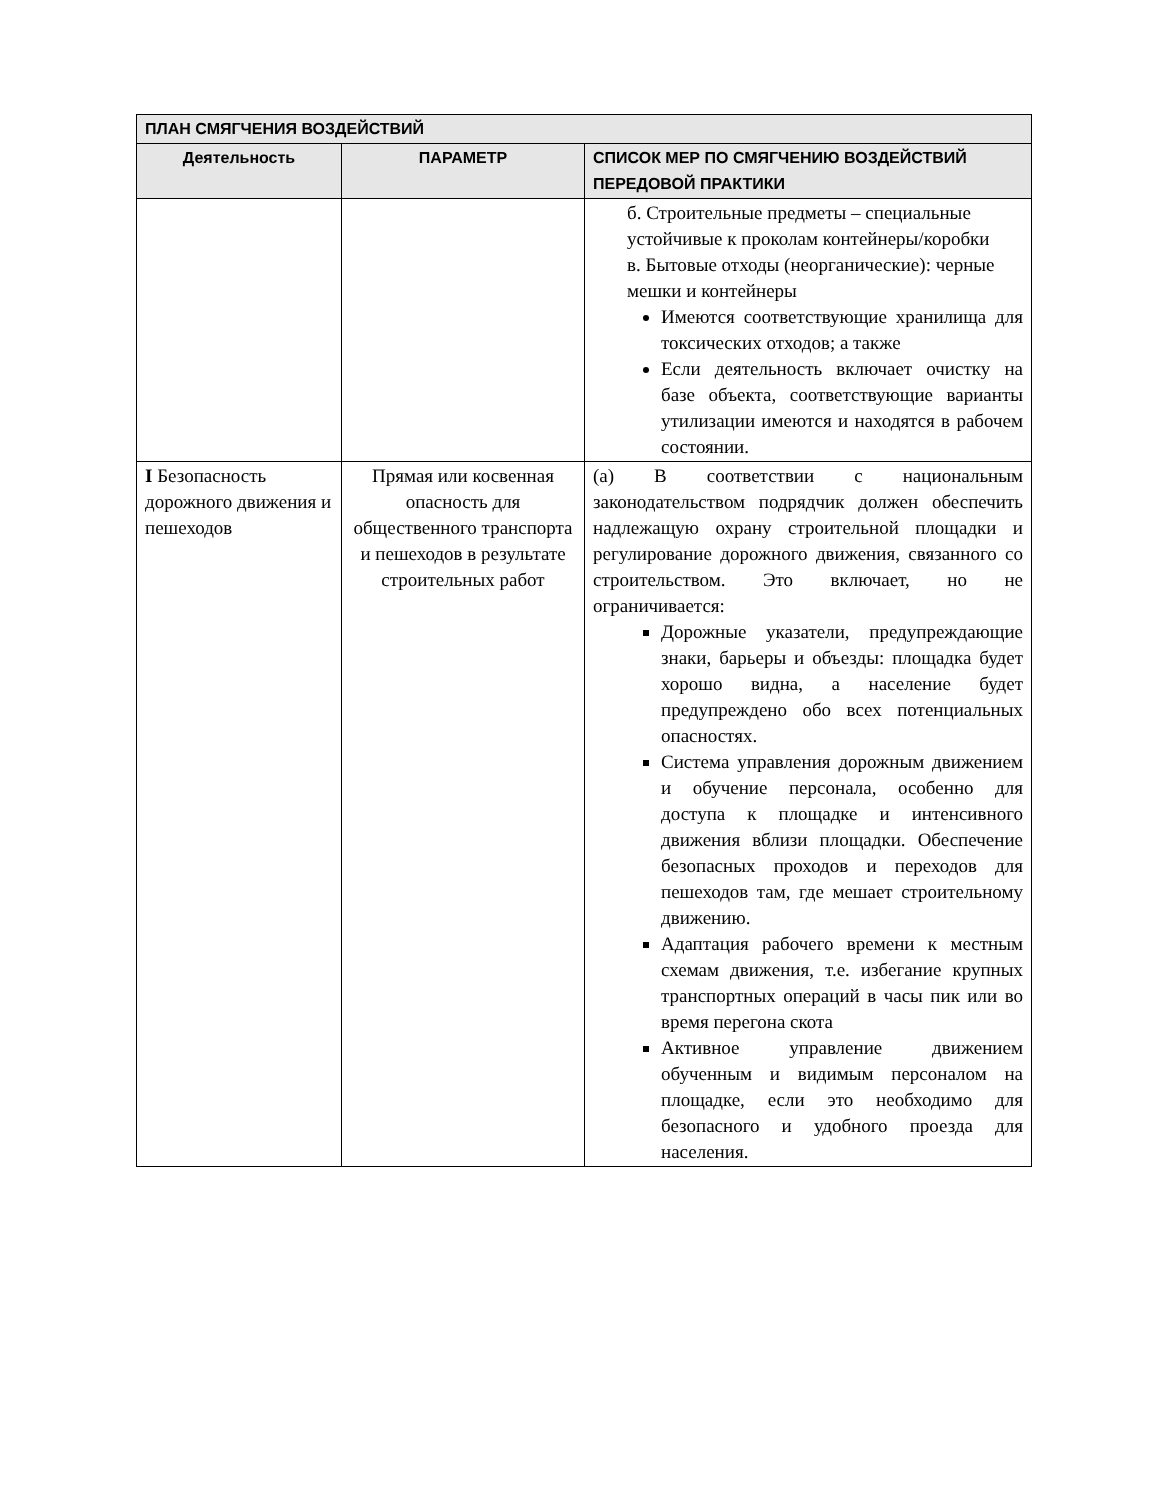| ПЛАН СМЯГЧЕНИЯ ВОЗДЕЙСТВИЙ | | |
| --- | --- | --- |
| Деятельность | ПАРАМЕТР | СПИСОК МЕР ПО СМЯГЧЕНИЮ ВОЗДЕЙСТВИЙ ПЕРЕДОВОЙ ПРАКТИКИ |
| | | б. Строительные предметы – специальные устойчивые к проколам контейнеры/коробки в. Бытовые отходы (неорганические): черные мешки и контейнеры Имеются соответствующие хранилища для токсических отходов; а также Если деятельность включает очистку на базе объекта, соответствующие варианты утилизации имеются и находятся в рабочем состоянии. |
| I Безопасность дорожного движения и пешеходов | Прямая или косвенная опасность для общественного транспорта и пешеходов в результате строительных работ | (a) В соответствии с национальным законодательством подрядчик должен обеспечить надлежащую охрану строительной площадки и регулирование дорожного движения, связанного со строительством. Это включает, но не ограничивается: Дорожные указатели, предупреждающие знаки, барьеры и объезды: площадка будет хорошо видна, а население будет предупреждено обо всех потенциальных опасностях. Система управления дорожным движением и обучение персонала, особенно для доступа к площадке и интенсивного движения вблизи площадки. Обеспечение безопасных проходов и переходов для пешеходов там, где мешает строительному движению. Адаптация рабочего времени к местным схемам движения, т.е. избегание крупных транспортных операций в часы пик или во время перегона скота Активное управление движением обученным и видимым персоналом на площадке, если это необходимо для безопасного и удобного проезда для населения. |